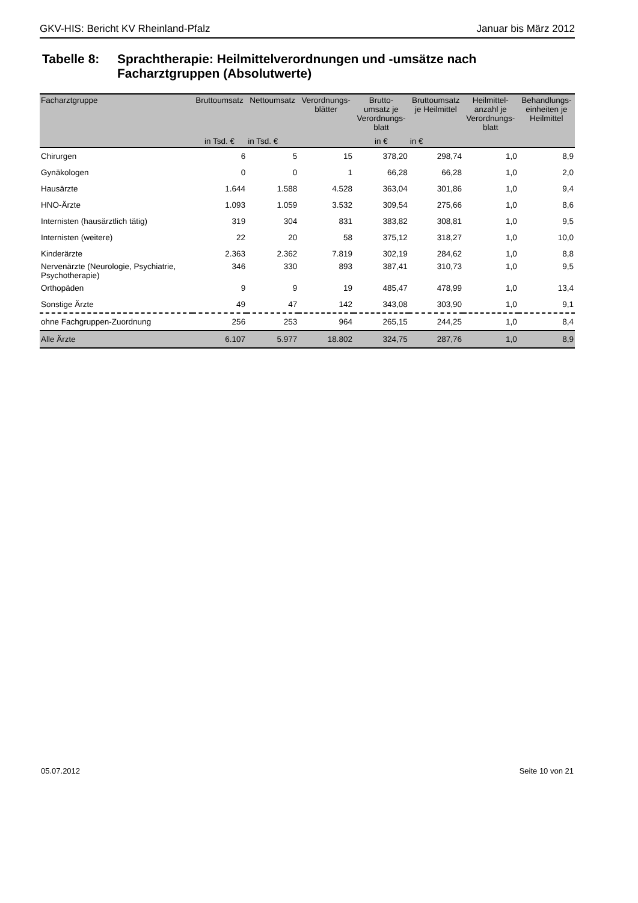GKV-HIS: Bericht KV Rheinland-Pfalz Januar bis März 2012
Tabelle 8: Sprachtherapie: Heilmittelverordnungen und -umsätze nach
Facharztgruppen (Absolutwerte)
| Facharztgruppe | Bruttoumsatz | Nettoumsatz | Verordnungs- blätter | Brutto- umsatz je Verordnungs- blatt | Bruttoumsatz je Heilmittel | Heilmittel- anzahl je Verordnungs- blatt | Behandlungs- einheiten je Heilmittel |
| --- | --- | --- | --- | --- | --- | --- | --- |
| | in Tsd. € | in Tsd. € | | in € | in € | | |
| Chirurgen | 6 | 5 | 15 | 378,20 | 298,74 | 1,0 | 8,9 |
| Gynäkologen | 0 | 0 | 1 | 66,28 | 66,28 | 1,0 | 2,0 |
| Hausärzte | 1.644 | 1.588 | 4.528 | 363,04 | 301,86 | 1,0 | 9,4 |
| HNO-Ärzte | 1.093 | 1.059 | 3.532 | 309,54 | 275,66 | 1,0 | 8,6 |
| Internisten (hausärztlich tätig) | 319 | 304 | 831 | 383,82 | 308,81 | 1,0 | 9,5 |
| Internisten (weitere) | 22 | 20 | 58 | 375,12 | 318,27 | 1,0 | 10,0 |
| Kinderärzte | 2.363 | 2.362 | 7.819 | 302,19 | 284,62 | 1,0 | 8,8 |
| Nervenärzte (Neurologie, Psychiatrie, Psychotherapie) | 346 | 330 | 893 | 387,41 | 310,73 | 1,0 | 9,5 |
| Orthopäden | 9 | 9 | 19 | 485,47 | 478,99 | 1,0 | 13,4 |
| Sonstige Ärzte | 49 | 47 | 142 | 343,08 | 303,90 | 1,0 | 9,1 |
| ohne Fachgruppen-Zuordnung | 256 | 253 | 964 | 265,15 | 244,25 | 1,0 | 8,4 |
| Alle Ärzte | 6.107 | 5.977 | 18.802 | 324,75 | 287,76 | 1,0 | 8,9 |
05.07.2012 Seite 10 von 21